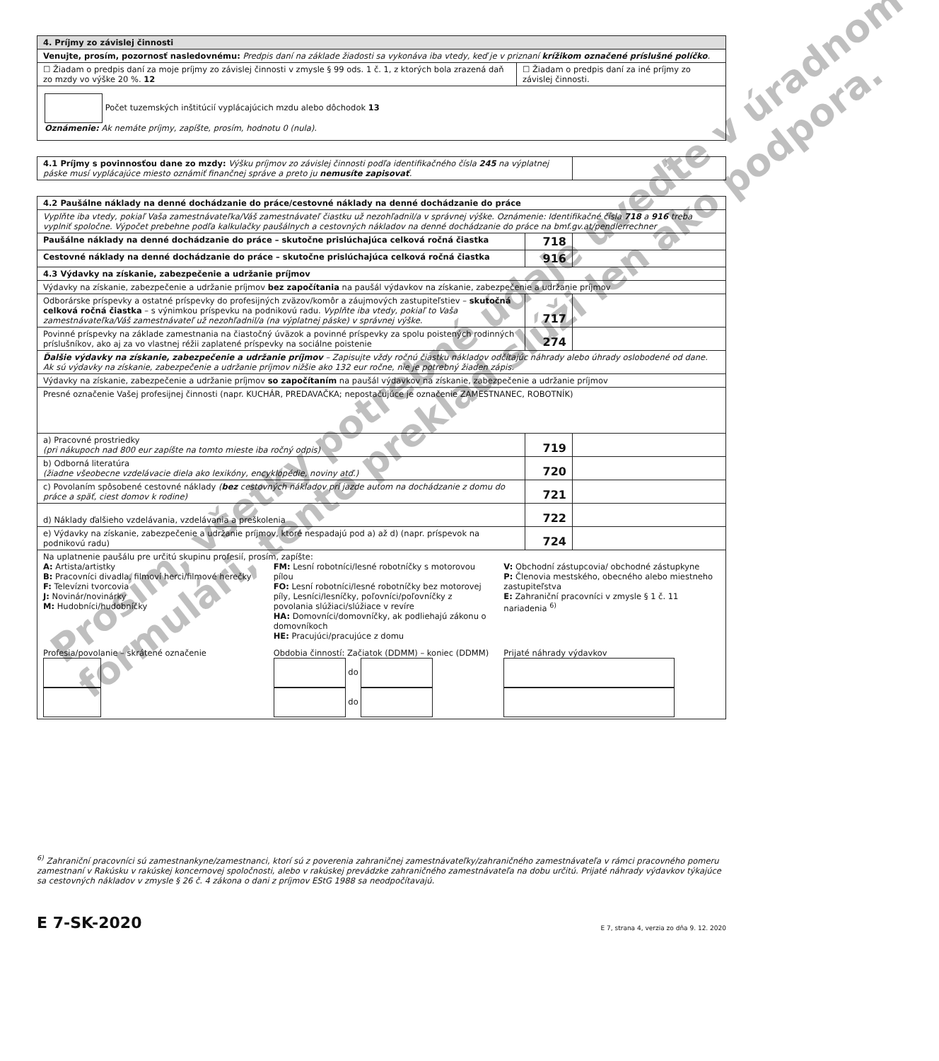| 4. Príjmy zo závislej činnosti | |
| --- | --- |
| Venujte, prosím, pozornosť nasledovnému: Predpis daní na základe žiadosti sa vykonáva iba vtedy, keď je v priznaní krížikom označené príslušné políčko . | |
| ☐ Žiadam o predpis daní za moje príjmy zo závislej činnosti v zmysle § 99 ods. 1 č. 1, z ktorých bola zrazená daň zo mzdy vo výške 20 %. 12 | ☐ Žiadam o predpis daní za iné príjmy zo závislej činnosti. |
| Počet tuzemských inštitúcií vyplácajúcich mzdu alebo dôchodok 13 Oznámenie: Ak nemáte príjmy, zapíšte, prosím, hodnotu 0 (nula). | |
| 4.1 Príjmy s povinnosťou dane zo mzdy: Výšku príjmov zo závislej činnosti podľa identifikačného čísla 245 na výplatnej páske musí vyplácajúce miesto oznámiť finančnej správe a preto ju nemusíte zapisovať . | |
| 4.2 Paušálne náklady na denné dochádzanie do práce/cestovné náklady na denné dochádzanie do práce | | |
| --- | --- | --- |
| Vyplňte iba vtedy, pokiaľ Vaša zamestnávateľka/Váš zamestnávateľ čiastku už nezohľadnil/a v správnej výške. Oznámenie: Identifikačné čísla 718 a 916 treba vyplniť spoločne. Výpočet prebehne podľa kalkulačky paušálnych a cestovných nákladov na denné dochádzanie do práce na bmf.gv.at/pendlerrechner | | |
| Paušálne náklady na denné dochádzanie do práce – skutočne prislúchajúca celková ročná čiastka | 718 | |
| Cestovné náklady na denné dochádzanie do práce – skutočne prislúchajúca celková ročná čiastka | 916 | |
| 4.3 Výdavky na získanie, zabezpečenie a udržanie príjmov | | |
| Výdavky na získanie, zabezpečenie a udržanie príjmov bez započítania na paušál výdavkov na získanie, zabezpečenie a udržanie príjmov | | |
| Odborárske príspevky a ostatné príspevky do profesijných zväzov/komôr a záujmových zastupiteľstiev – skutočná celková ročná čiastka – s výnimkou príspevku na podnikovú radu. Vyplňte iba vtedy, pokiaľ to Vaša zamestnávateľka/Váš zamestnávateľ už nezohľadnil/a (na výplatnej páske) v správnej výške. | 717 | |
| Povinné príspevky na základe zamestnania na čiastočný úväzok a povinné príspevky za spolu poistených rodinných príslušníkov, ako aj za vo vlastnej réžii zaplatené príspevky na sociálne poistenie | 274 | |
| Ďalšie výdavky na získanie, zabezpečenie a udržanie príjmov – Zapisujte vždy ročnú čiastku nákladov odčítajúc náhrady alebo úhrady oslobodené od dane. Ak sú výdavky na získanie, zabezpečenie a udržanie príjmov nižšie ako 132 eur ročne, nie je potrebný žiaden zápis. | | |
| Výdavky na získanie, zabezpečenie a udržanie príjmov so započítaním na paušál výdavkov na získanie, zabezpečenie a udržanie príjmov | | |
| Presné označenie Vašej profesijnej činnosti (napr. KUCHÁR, PREDAVAČKA; nepostačujúce je označenie ZAMESTNANEC, ROBOTNÍK) | | |
| a) Pracovné prostriedky (pri nákupoch nad 800 eur zapíšte na tomto mieste iba ročný odpis) | 719 | |
| b) Odborná literatúra (žiadne všeobecne vzdelávacie diela ako lexikóny, encyklopédie, noviny atď.) | 720 | |
| c) Povolaním spôsobené cestovné náklady ( bez cestovných nákladov pri jazde autom na dochádzanie z domu do práce a späť, ciest domov k rodine) | 721 | |
| d) Náklady ďalšieho vzdelávania, vzdelávania a preškolenia | 722 | |
| e) Výdavky na získanie, zabezpečenie a udržanie príjmov, ktoré nespadajú pod a) až d) (napr. príspevok na podnikovú radu) | 724 | |
| Na uplatnenie paušálu pre určitú skupinu profesií, prosím, zapíšte: A: Artista/artistky B: Pracovníci divadla, filmoví herci/filmové herečky F: Televízni tvorcovia J: Novinár/novinárky M: Hudobníci/hudobníčky FM: Lesní robotníci/lesné robotníčky s motorovou pílou FO: Lesní robotníci/lesné robotníčky bez motorovej píly, Lesníci/lesníčky, poľovníci/poľovníčky z povolania slúžiaci/slúžiace v revíre HA: Domovníci/domovníčky, ak podliehajú zákonu o domovníkoch HE: Pracujúci/pracujúce z domu V: Obchodní zástupcovia/ obchodné zástupkyne P: Členovia mestského, obecného alebo miestneho zastupiteľstva E: Zahraniční pracovníci v zmysle § 1 č. 11 nariadenia <sup>6)</sup> Profesia/povolanie – skrátené označenie Obdobia činností: Začiatok (DDMM) – koniec (DDMM) do do Prijaté náhrady výdavkov | | |
Prosím, všetky potrebné údaje uveďte v úradnom
formulári, tento preklad slúži len ako podpora.
<sup>6)</sup> Zahraniční pracovníci sú zamestnankyne/zamestnanci, ktorí sú z poverenia zahraničnej zamestnávateľky/zahraničného zamestnávateľa v rámci pracovného pomeru zamestnaní v Rakúsku v rakúskej koncernovej spoločnosti, alebo v rakúskej prevádzke zahraničného zamestnávateľa na dobu určitú. Prijaté náhrady výdavkov týkajúce sa cestovných nákladov v zmysle § 26 č. 4 zákona o dani z príjmov EStG 1988 sa neodpočítavajú.
E 7-SK-2020 E 7, strana 4, verzia zo dňa 9. 12. 2020